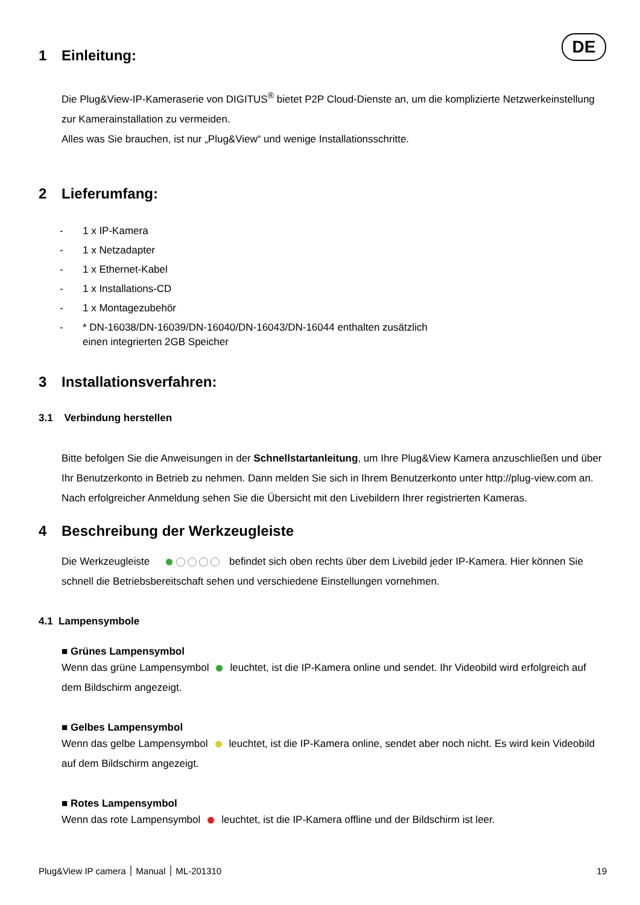DE
1 Einleitung:
Die Plug&View-IP-Kameraserie von DIGITUS<sup>®</sup> bietet P2P Cloud-Dienste an, um die komplizierte Netzwerkeinstellung zur Kamerainstallation zu vermeiden.
Alles was Sie brauchen, ist nur „Plug&View“ und wenige Installationsschritte.
2 Lieferumfang:
- 1 x IP-Kamera
- 1 x Netzadapter
- 1 x Ethernet-Kabel
- 1 x Installations-CD
- 1 x Montagezubehör
- * DN-16038/DN-16039/DN-16040/DN-16043/DN-16044 enthalten zusätzlich
einen integrierten 2GB Speicher
3 Installationsverfahren:
3.1 Verbindung herstellen
Bitte befolgen Sie die Anweisungen in der Schnellstartanleitung, um Ihre Plug&View Kamera anzuschließen und über Ihr Benutzerkonto in Betrieb zu nehmen. Dann melden Sie sich in Ihrem Benutzerkonto unter http://plug-view.com an. Nach erfolgreicher Anmeldung sehen Sie die Übersicht mit den Livebildern Ihrer registrierten Kameras.
4 Beschreibung der Werkzeugleiste
Die Werkzeugleiste befindet sich oben rechts über dem Livebild jeder IP-Kamera. Hier können Sie schnell die Betriebsbereitschaft sehen und verschiedene Einstellungen vornehmen.
4.1 Lampensymbole
■ Grünes Lampensymbol
Wenn das grüne Lampensymbol leuchtet, ist die IP-Kamera online und sendet. Ihr Videobild wird erfolgreich auf dem Bildschirm angezeigt.
■ Gelbes Lampensymbol
Wenn das gelbe Lampensymbol leuchtet, ist die IP-Kamera online, sendet aber noch nicht. Es wird kein Videobild auf dem Bildschirm angezeigt.
■ Rotes Lampensymbol
Wenn das rote Lampensymbol leuchtet, ist die IP-Kamera offline und der Bildschirm ist leer.
Plug&View IP camera ׀ Manual ׀ ML-201310 19